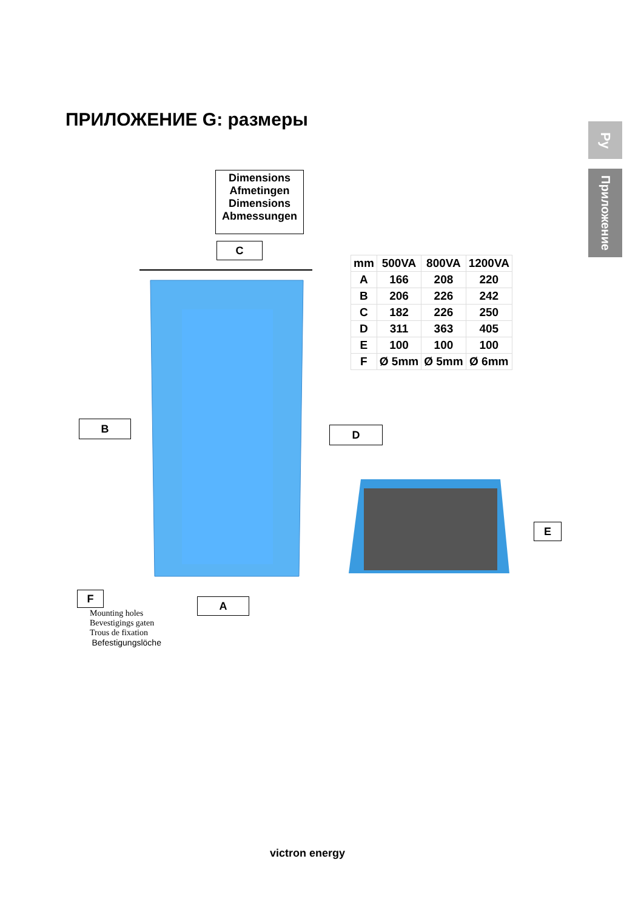ПРИЛОЖЕНИЕ G: размеры
Ру
Приложение
Dimensions
Afmetingen
Dimensions
Abmessungen
C
| mm | 500VA | 800VA | 1200VA |
| A | 166 | 208 | 220 |
| B | 206 | 226 | 242 |
| C | 182 | 226 | 250 |
| D | 311 | 363 | 405 |
| E | 100 | 100 | 100 |
| F | Ø 5mm | Ø 5mm | Ø 6mm |
B D
E
F
A
Mounting holes
Bevestigings gaten
Trous de fixation
Befestigungslöche
victron energy